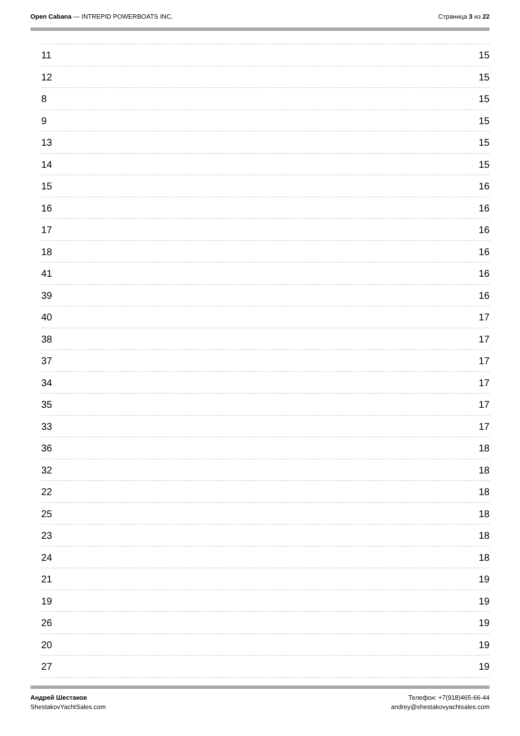Open Cabana — INTREPID POWERBOATS INC.
Страница 3 из 22
11 15
12 15
8 15
9 15
13 15
14 15
15 16
16 16
17 16
18 16
41 16
39 16
40 17
38 17
37 17
34 17
35 17
33 17
36 18
32 18
22 18
25 18
23 18
24 18
21 19
19 19
26 19
20 19
27 19
Андрей Шестаков
ShestakovYachtSales.com
Телефон: +7(918)465-66-44
andrey@shestakovyachtsales.com